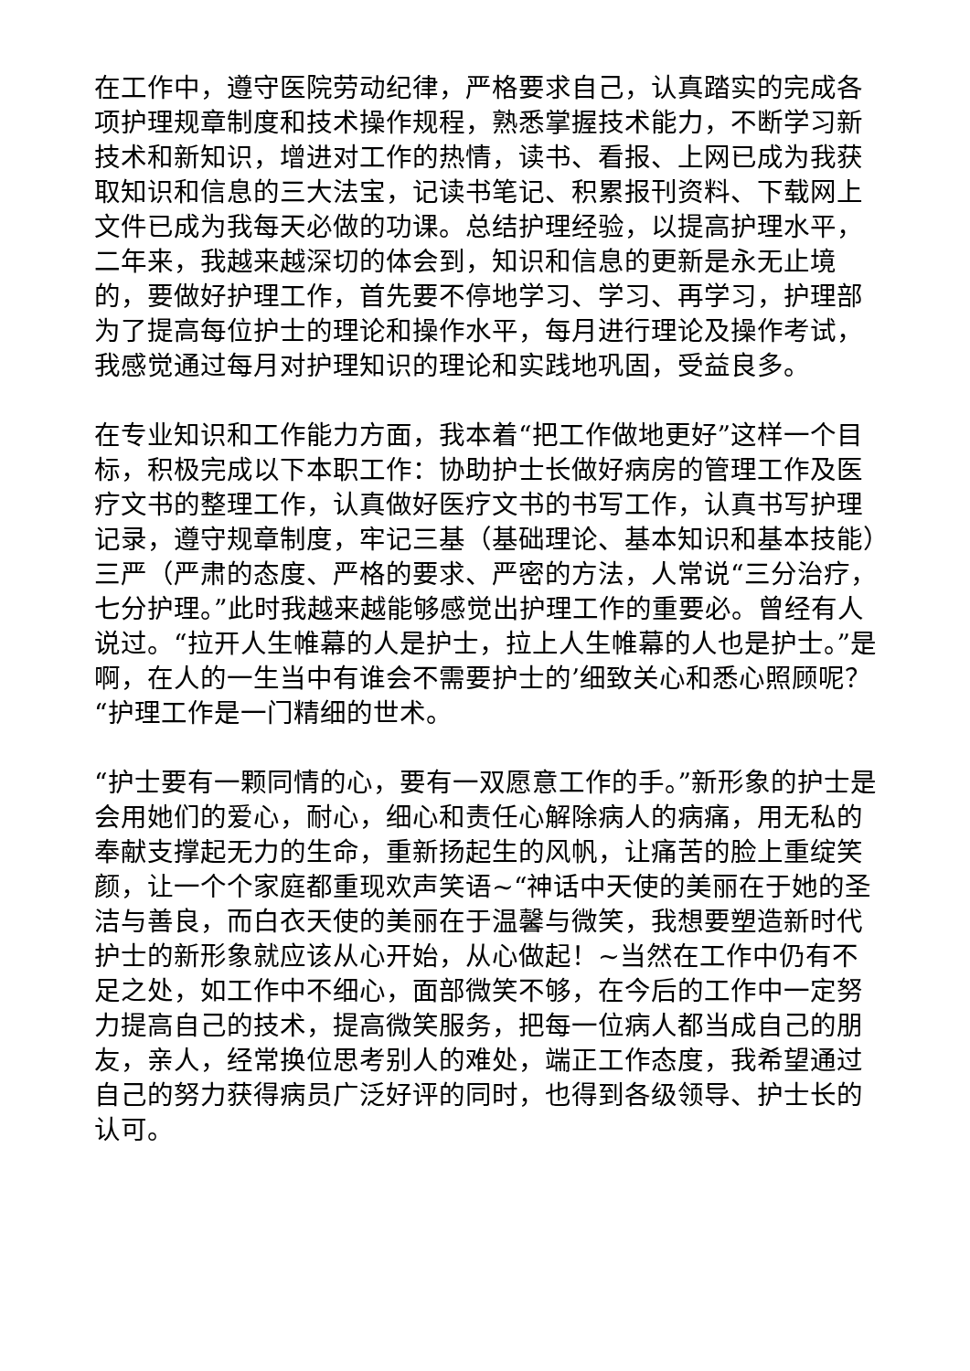在工作中，遵守医院劳动纪律，严格要求自己，认真踏实的完成各项护理规章制度和技术操作规程，熟悉掌握技术能力，不断学习新技术和新知识，增进对工作的热情，读书、看报、上网已成为我获取知识和信息的三大法宝，记读书笔记、积累报刊资料、下载网上文件已成为我每天必做的功课。总结护理经验，以提高护理水平，二年来，我越来越深切的体会到，知识和信息的更新是永无止境的，要做好护理工作，首先要不停地学习、学习、再学习，护理部为了提高每位护士的理论和操作水平，每月进行理论及操作考试，我感觉通过每月对护理知识的理论和实践地巩固，受益良多。
在专业知识和工作能力方面，我本着“把工作做地更好”这样一个目标，积极完成以下本职工作：协助护士长做好病房的管理工作及医疗文书的整理工作，认真做好医疗文书的书写工作，认真书写护理记录，遵守规章制度，牢记三基（基础理论、基本知识和基本技能）三严（严肃的态度、严格的要求、严密的方法，人常说“三分治疗，七分护理。”此时我越来越能够感觉出护理工作的重要必。曾经有人说过。“拉开人生帷幕的人是护士，拉上人生帷幕的人也是护士。”是啊，在人的一生当中有谁会不需要护士的’细致关心和悉心照顾呢？“护理工作是一门精细的世术。
“护士要有一颗同情的心，要有一双愿意工作的手。”新形象的护士是会用她们的爱心，耐心，细心和责任心解除病人的病痛，用无私的奉献支撑起无力的生命，重新扬起生的风帆，让痛苦的脸上重绽笑颜，让一个个家庭都重现欢声笑语~“神话中天使的美丽在于她的圣洁与善良，而白衣天使的美丽在于温馨与微笑，我想要塑造新时代护士的新形象就应该从心开始，从心做起！~当然在工作中仍有不足之处，如工作中不细心，面部微笑不够，在今后的工作中一定努力提高自己的技术，提高微笑服务，把每一位病人都当成自己的朋友，亲人，经常换位思考别人的难处，端正工作态度，我希望通过自己的努力获得病员广泛好评的同时，也得到各级领导、护士长的认可。